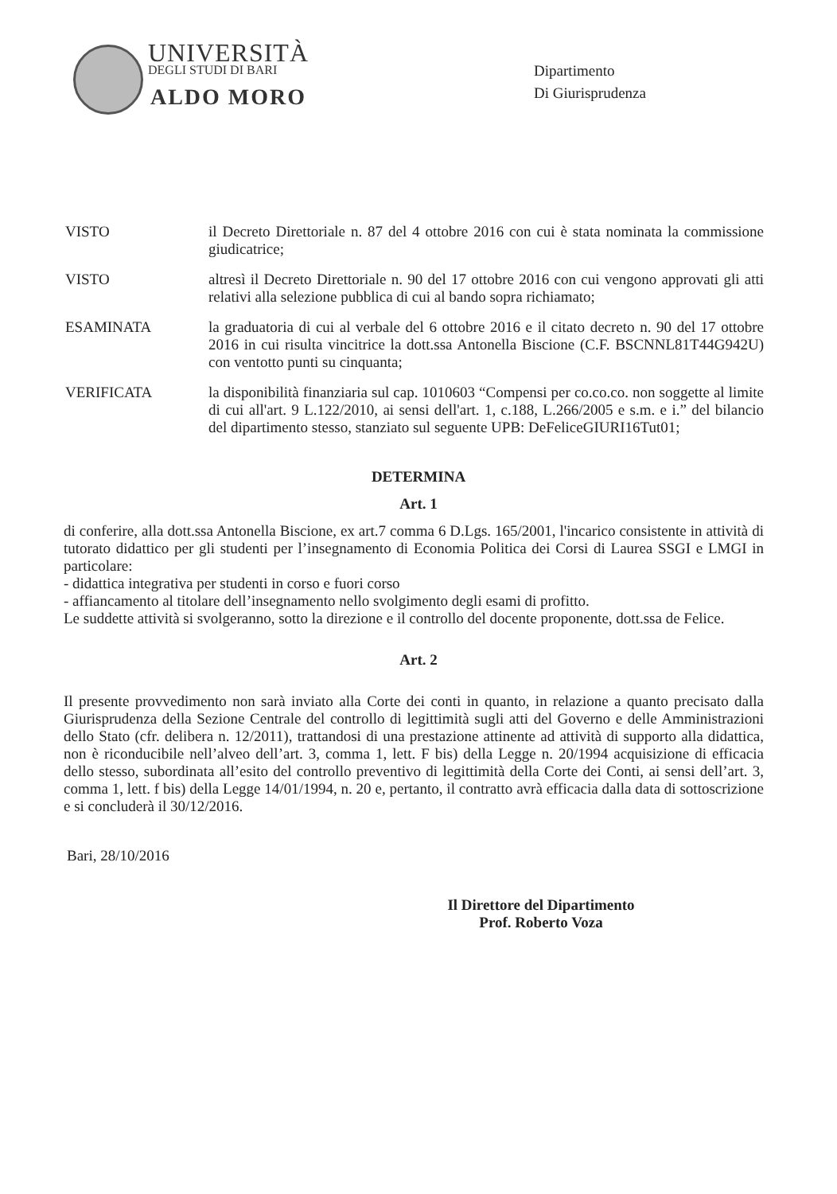UNIVERSITÀ
DEGLI STUDI DI BARI
ALDO MORO
Dipartimento
Di Giurisprudenza
VISTO il Decreto Direttoriale n. 87 del 4 ottobre 2016 con cui è stata nominata la commissione giudicatrice;
VISTO altresì il Decreto Direttoriale n. 90 del 17 ottobre 2016 con cui vengono approvati gli atti relativi alla selezione pubblica di cui al bando sopra richiamato;
ESAMINATA la graduatoria di cui al verbale del 6 ottobre 2016 e il citato decreto n. 90 del 17 ottobre 2016 in cui risulta vincitrice la dott.ssa Antonella Biscione (C.F. BSCNNL81T44G942U) con ventotto punti su cinquanta;
VERIFICATA la disponibilità finanziaria sul cap. 1010603 “Compensi per co.co.co. non soggette al limite di cui all'art. 9 L.122/2010, ai sensi dell'art. 1, c.188, L.266/2005 e s.m. e i.” del bilancio del dipartimento stesso, stanziato sul seguente UPB: DeFeliceGIURI16Tut01;
DETERMINA
Art. 1
di conferire, alla dott.ssa Antonella Biscione, ex art.7 comma 6 D.Lgs. 165/2001, l'incarico consistente in attività di tutorato didattico per gli studenti per l’insegnamento di Economia Politica dei Corsi di Laurea SSGI e LMGI in particolare:
- didattica integrativa per studenti in corso e fuori corso
- affiancamento al titolare dell’insegnamento nello svolgimento degli esami di profitto.
Le suddette attività si svolgeranno, sotto la direzione e il controllo del docente proponente, dott.ssa de Felice.
Art. 2
Il presente provvedimento non sarà inviato alla Corte dei conti in quanto, in relazione a quanto precisato dalla Giurisprudenza della Sezione Centrale del controllo di legittimità sugli atti del Governo e delle Amministrazioni dello Stato (cfr. delibera n. 12/2011), trattandosi di una prestazione attinente ad attività di supporto alla didattica, non è riconducibile nell’alveo dell’art. 3, comma 1, lett. F bis) della Legge n. 20/1994 acquisizione di efficacia dello stesso, subordinata all’esito del controllo preventivo di legittimità della Corte dei Conti, ai sensi dell’art. 3, comma 1, lett. f bis) della Legge 14/01/1994, n. 20 e, pertanto, il contratto avrà efficacia dalla data di sottoscrizione e si concluderà il 30/12/2016.
Bari, 28/10/2016
Il Direttore del Dipartimento
Prof. Roberto Voza